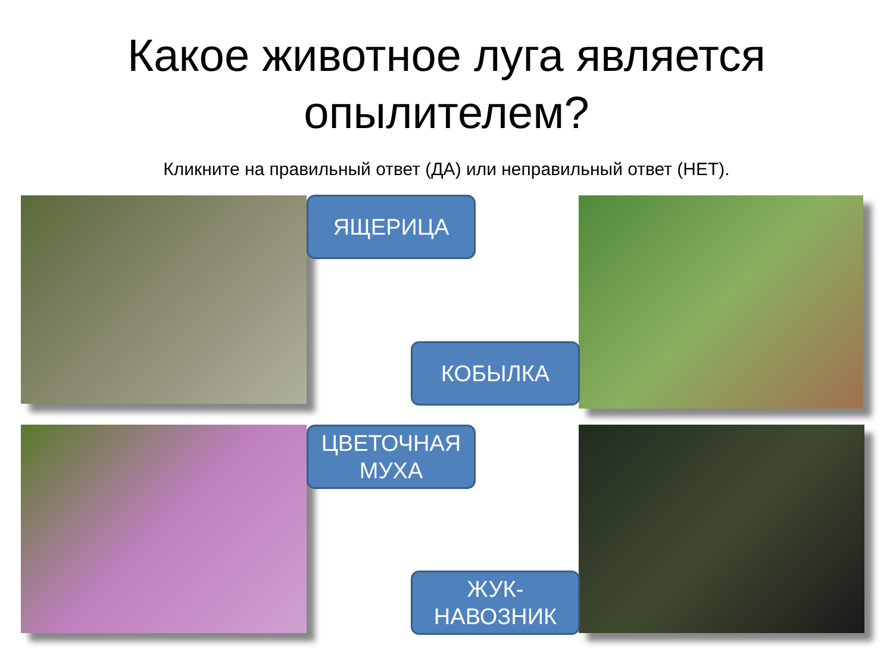Какое животное луга является опылителем?
Кликните на правильный ответ (ДА) или неправильный ответ (НЕТ).
ЯЩЕРИЦА
КОБЫЛКА
ЦВЕТОЧНАЯ
МУХА
ЖУК-
НАВОЗНИК